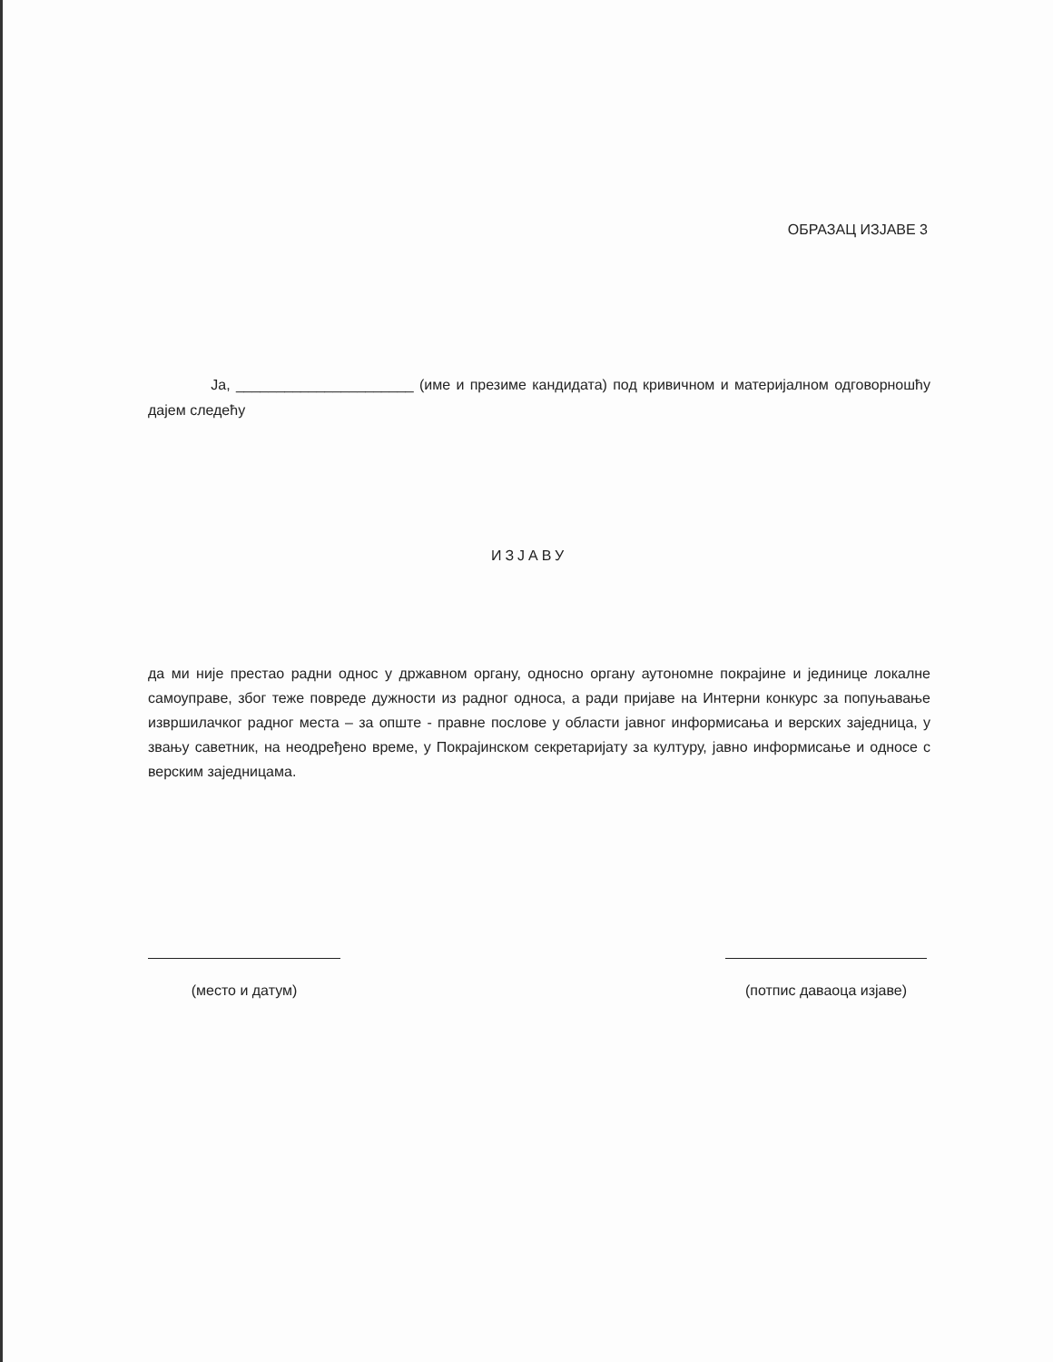ОБРАЗАЦ ИЗЈАВЕ 3
Ја, ______________________ (име и презиме кандидата) под кривичном и материјалном одговорношћу дајем следећу
ИЗЈАВУ
да ми није престао радни однос у државном органу, односно органу аутономне покрајине и јединице локалне самоуправе, због теже повреде дужности из радног односа, а ради пријаве на Интерни конкурс за попуњавање извршилачког радног места – за опште - правне послове у области јавног информисања и верских заједница, у звању саветник, на неодређено време, у Покрајинском секретаријату за културу, јавно информисање и односе с верским заједницама.
(место и датум) (потпис даваоца изјаве)